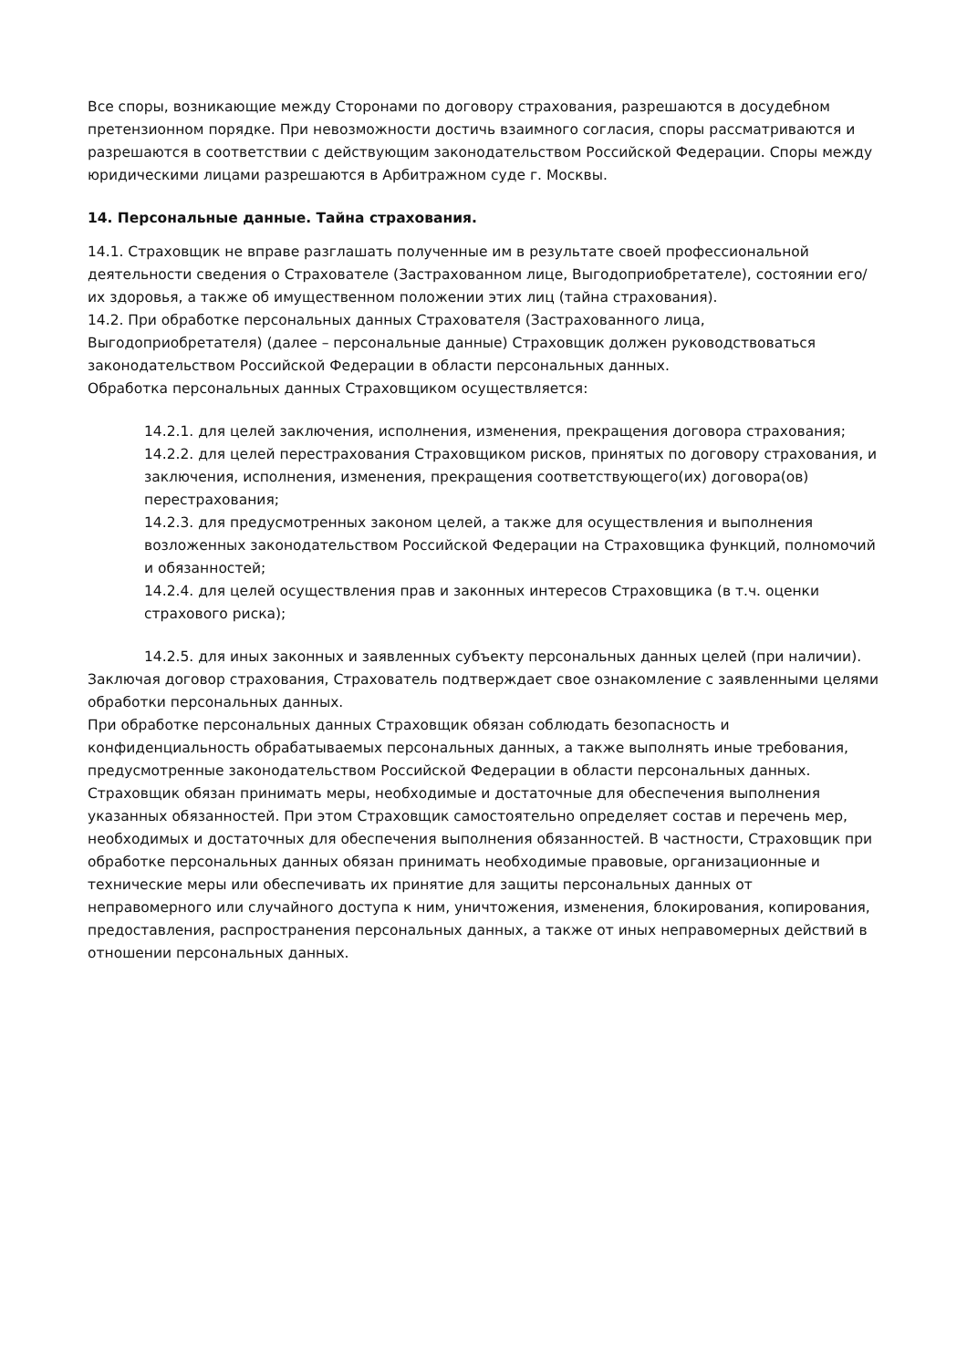Все споры, возникающие между Сторонами по договору страхования, разрешаются в досудебном претензионном порядке. При невозможности достичь взаимного согласия, споры рассматриваются и разрешаются в соответствии с действующим законодательством Российской Федерации. Споры между юридическими лицами разрешаются в Арбитражном суде г. Москвы.
14. Персональные данные. Тайна страхования.
14.1. Страховщик не вправе разглашать полученные им в результате своей профессиональной деятельности сведения о Страхователе (Застрахованном лице, Выгодоприобретателе), состоянии его/их здоровья, а также об имущественном положении этих лиц (тайна страхования).
14.2. При обработке персональных данных Страхователя (Застрахованного лица, Выгодоприобретателя) (далее – персональные данные) Страховщик должен руководствоваться законодательством Российской Федерации в области персональных данных.
Обработка персональных данных Страховщиком осуществляется:
14.2.1. для целей заключения, исполнения, изменения, прекращения договора страхования;
14.2.2. для целей перестрахования Страховщиком рисков, принятых по договору страхования, и заключения, исполнения, изменения, прекращения соответствующего(их) договора(ов) перестрахования;
14.2.3. для предусмотренных законом целей, а также для осуществления и выполнения возложенных законодательством Российской Федерации на Страховщика функций, полномочий и обязанностей;
14.2.4. для целей осуществления прав и законных интересов Страховщика (в т.ч. оценки страхового риска);
14.2.5. для иных законных и заявленных субъекту персональных данных целей (при наличии).
Заключая договор страхования, Страхователь подтверждает свое ознакомление с заявленными целями обработки персональных данных.
При обработке персональных данных Страховщик обязан соблюдать безопасность и конфиденциальность обрабатываемых персональных данных, а также выполнять иные требования, предусмотренные законодательством Российской Федерации в области персональных данных. Страховщик обязан принимать меры, необходимые и достаточные для обеспечения выполнения указанных обязанностей. При этом Страховщик самостоятельно определяет состав и перечень мер, необходимых и достаточных для обеспечения выполнения обязанностей. В частности, Страховщик при обработке персональных данных обязан принимать необходимые правовые, организационные и технические меры или обеспечивать их принятие для защиты персональных данных от неправомерного или случайного доступа к ним, уничтожения, изменения, блокирования, копирования, предоставления, распространения персональных данных, а также от иных неправомерных действий в отношении персональных данных.